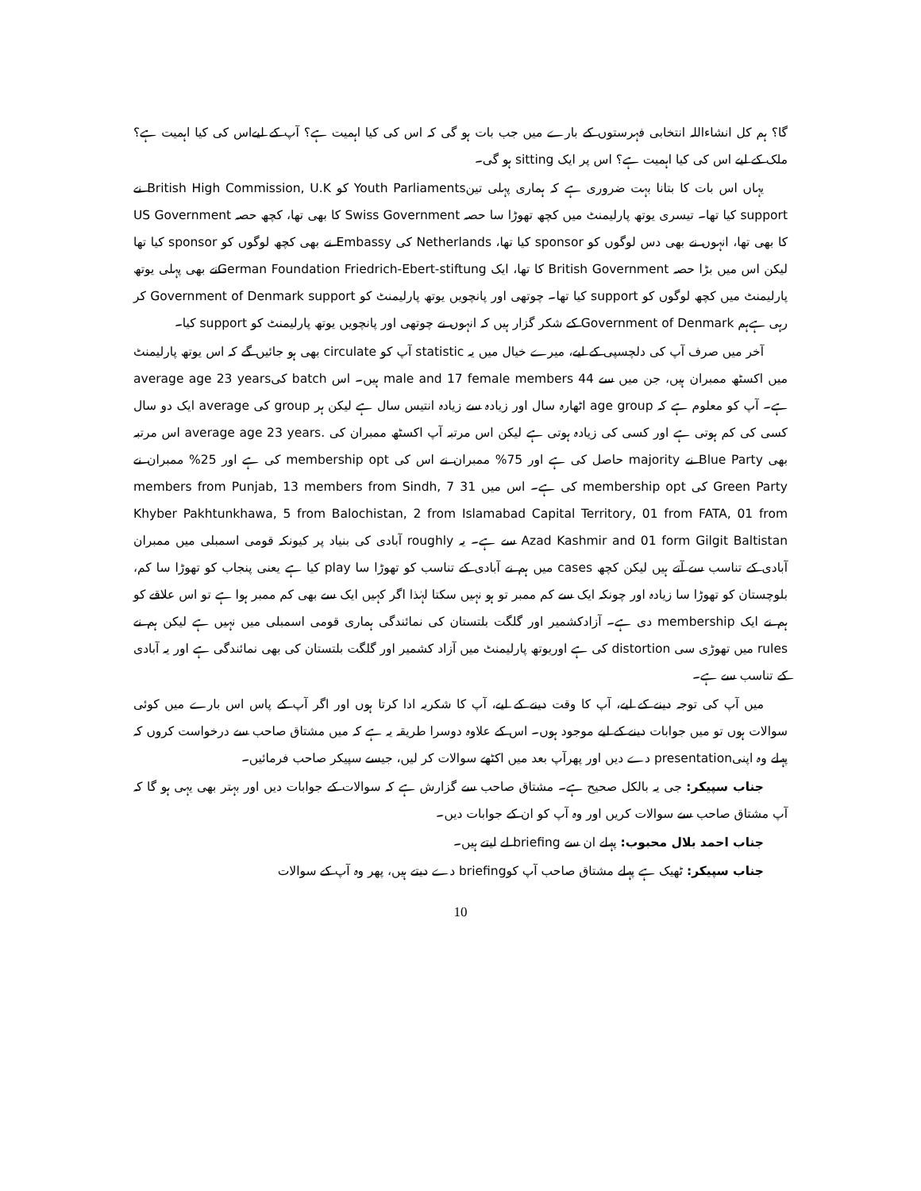گا؟ ہم کل انشاءاللہ انتخابی فہرستوں کے بارے میں جب بات ہو گی کہ اس کی کیا اہمیت ہے؟ آپ کے لیےاس کی کیا اہمیت ہے؟ ملک کے لیے اس کی کیا اہمیت ہے؟ اس پر ایک sitting ہو گی۔
یہاں اس بات کا بتانا بہت ضروری ہے کہ ہماری پہلی تینYouth Parliaments کو British High Commission, U.K نے support کیا تھا۔ تیسری یوتھ پارلیمنٹ میں کچھ تھوڑا سا حصہ Swiss Government کا بھی تھا، کچھ حصہ US Government کا بھی تھا، انہوں نے بھی دس لوگوں کو sponsor کیا تھا، Netherlands کی Embassy نے بھی کچھ لوگوں کو sponsor کیا تھا لیکن اس میں بڑا حصہ British Government کا تھا، ایک German Foundation Friedrich-Ebert-stiftungنے بھی پہلی یوتھ پارلیمنٹ میں کچھ لوگوں کو support کیا تھا۔ چوتھی اور پانچویں یوتھ پارلیمنٹ کو Government of Denmark support کر رہی ہےہم Government of Denmark کے شکر گزار ہیں کہ انہوں نے چوتھی اور پانچویں یوتھ پارلیمنٹ کو support کیا۔
آخر میں صرف آپ کی دلچسپی کے لیے، میرے خیال میں یہ statistic آپ کو circulate بھی ہو جائیں گے کہ اس یوتھ پارلیمنٹ میں اکسٹھ ممبران ہیں، جن میں سے 44 male and 17 female members ہیں۔ اس batch کیaverage age 23 years ہے۔ آپ کو معلوم ہے کہ age group اٹھارہ سال اور زیادہ سے زیادہ انتیس سال ہے لیکن ہر group کی average ایک دو سال کسی کی کم ہوتی ہے اور کسی کی زیادہ ہوتی ہے لیکن اس مرتبہ آپ اکسٹھ ممبران کی .average age 23 years اس مرتبہ بھی Blue Party نے majority حاصل کی ہے اور 75% ممبران نے اس کی membership opt کی ہے اور 25% ممبران نے Green Party کی membership opt کی ہے۔ اس میں 31 members from Punjab, 13 members from Sindh, 7 Khyber Pakhtunkhawa, 5 from Balochistan, 2 from Islamabad Capital Territory, 01 from FATA, 01 from Azad Kashmir and 01 form Gilgit Baltistan سے ہے۔ یہ roughly آبادی کی بنیاد پر کیونکہ قومی اسمبلی میں ممبران آبادی کے تناسب سے آتے ہیں لیکن کچھ cases میں ہم نے آبادی کے تناسب کو تھوڑا سا play کیا ہے یعنی پنجاب کو تھوڑا سا کم، بلوچستان کو تھوڑا سا زیادہ اور چونکہ ایک سے کم ممبر تو ہو نہیں سکتا لہٰذا اگر کہیں ایک سے بھی کم ممبر ہوا ہے تو اس علاقے کو ہم نے ایک membership دی ہے۔ آزادکشمیر اور گلگت بلتستان کی نمائندگی ہماری قومی اسمبلی میں نہیں ہے لیکن ہم نے rules میں تھوڑی سی distortion کی ہے اوریوتھ پارلیمنٹ میں آزاد کشمیر اور گلگت بلتستان کی بھی نمائندگی ہے اور یہ آبادی کے تناسب سے ہے۔
میں آپ کی توجہ دینے کے لیے، آپ کا وقت دینے کے لیے، آپ کا شکریہ ادا کرتا ہوں اور اگر آپ کے پاس اس بارے میں کوئی سوالات ہوں تو میں جوابات دینے کے لیے موجود ہوں۔ اس کے علاوہ دوسرا طریقہ یہ ہے کہ میں مشتاق صاحب سے درخواست کروں کہ پہلے وہ اپنیpresentation دے دیں اور پھرآپ بعد میں اکٹھے سوالات کر لیں، جیسے سپیکر صاحب فرمائیں۔
جناب سپیکر: جی یہ بالکل صحیح ہے۔ مشتاق صاحب سے گزارش ہے کہ سوالات کے جوابات دیں اور بہتر بھی یہی ہو گا کہ آپ مشتاق صاحب سے سوالات کریں اور وہ آپ کو ان کے جوابات دیں۔
جناب احمد بلال محبوب: پہلے ان سے briefing لے لیتے ہیں۔
جناب سپیکر: ٹھیک ہے پہلے مشتاق صاحب آپ کوbriefing دے دیتے ہیں، پھر وہ آپ کے سوالات
10